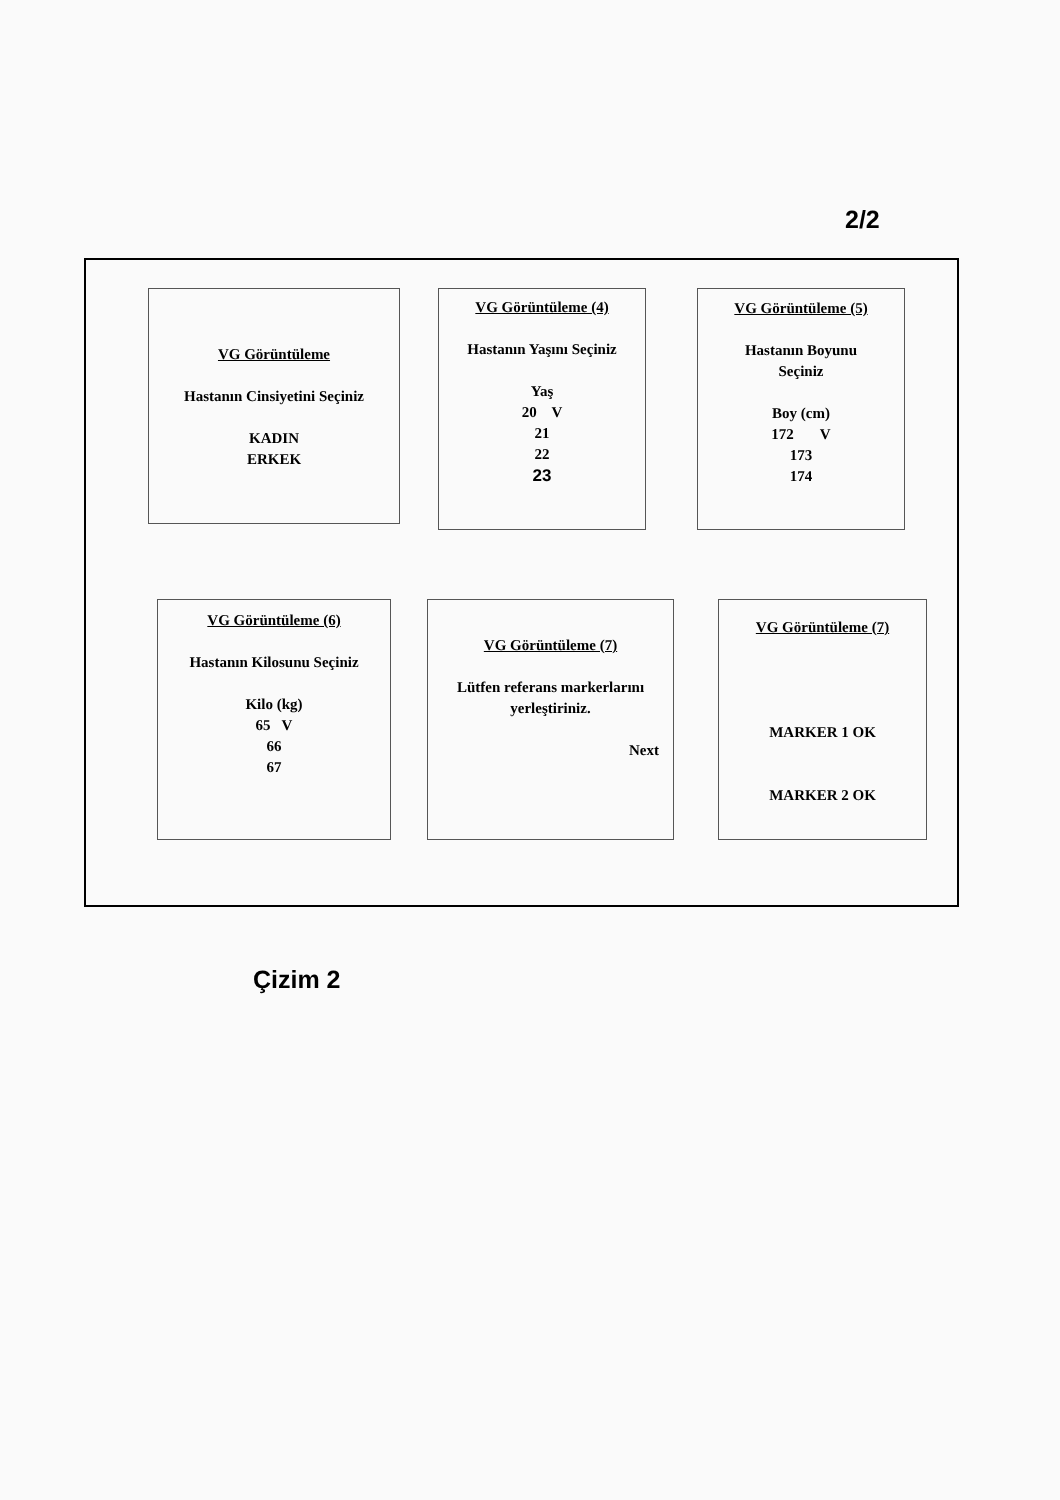2/2
VG Görüntüleme
Hastanın Cinsiyetini Seçiniz
KADIN
ERKEK
VG Görüntüleme (4)
Hastanın Yaşını Seçiniz
Yaş
20 V
21
22
23
VG Görüntüleme (5)
Hastanın Boyunu
Seçiniz
Boy (cm)
172 V
173
174
VG Görüntüleme (6)
Hastanın Kilosunu Seçiniz
Kilo (kg)
65 V
66
67
VG Görüntüleme (7)
Lütfen referans markerlarını
yerleştiriniz.
Next
VG Görüntüleme (7)
MARKER 1 OK
MARKER 2 OK
Çizim 2